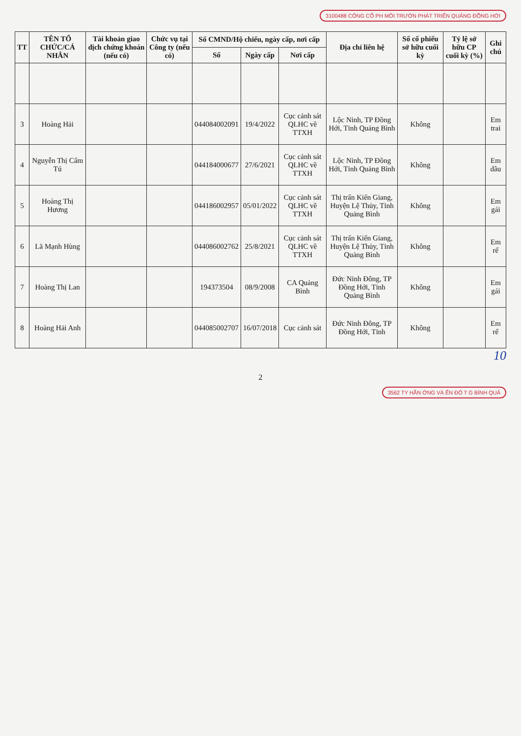3100488 CÔNG CỔ PH MÔI TRƯỜN PHÁT TRIỂN QUẢNG ĐỒNG HỚI
| TT | TÊN TỔ CHỨC/CÁ NHÂN | Tài khoản giao dịch chứng khoán (nếu có) | Chức vụ tại Công ty (nếu có) | Số CMND/Hộ chiếu, ngày cấp, nơi cấp | | | Địa chỉ liên hệ | Số cổ phiếu sở hữu cuối kỳ | Tỷ lệ sở hữu CP cuối kỳ (%) | Ghi chú |
| --- | --- | --- | --- | --- | --- | --- | --- | --- | --- | --- |
| | | | | Số | Ngày cấp | Nơi cấp | | | | |
| 3 | Hoàng Hải | | | 044084002091 | 19/4/2022 | Cục cảnh sát QLHC về TTXH | Lộc Ninh, TP Đồng Hới, Tỉnh Quảng Bình | Không | | Em trai |
| 4 | Nguyễn Thị Cẩm Tú | | | 044184000677 | 27/6/2021 | Cục cảnh sát QLHC về TTXH | Lộc Ninh, TP Đồng Hới, Tỉnh Quảng Bình | Không | | Em dâu |
| 5 | Hoàng Thị Hương | | | 044186002957 | 05/01/2022 | Cục cảnh sát QLHC về TTXH | Thị trấn Kiến Giang, Huyện Lệ Thủy, Tỉnh Quảng Bình | Không | | Em gái |
| 6 | Lã Mạnh Hùng | | | 044086002762 | 25/8/2021 | Cục cảnh sát QLHC về TTXH | Thị trấn Kiến Giang, Huyện Lệ Thủy, Tỉnh Quảng Bình | Không | | Em rể |
| 7 | Hoàng Thị Lan | | | 194373504 | 08/9/2008 | CA Quảng Bình | Đức Ninh Đông, TP Đồng Hới, Tỉnh Quảng Bình | Không | | Em gái |
| 8 | Hoàng Hải Anh | | | 044085002707 | 16/07/2018 | Cục cảnh sát | Đức Ninh Đông, TP Đồng Hới, Tỉnh | Không | | Em rể |
10
2
3562 TY HẦN ỜNG VÀ ỂN ĐÔ T G BÌNH QUẢ